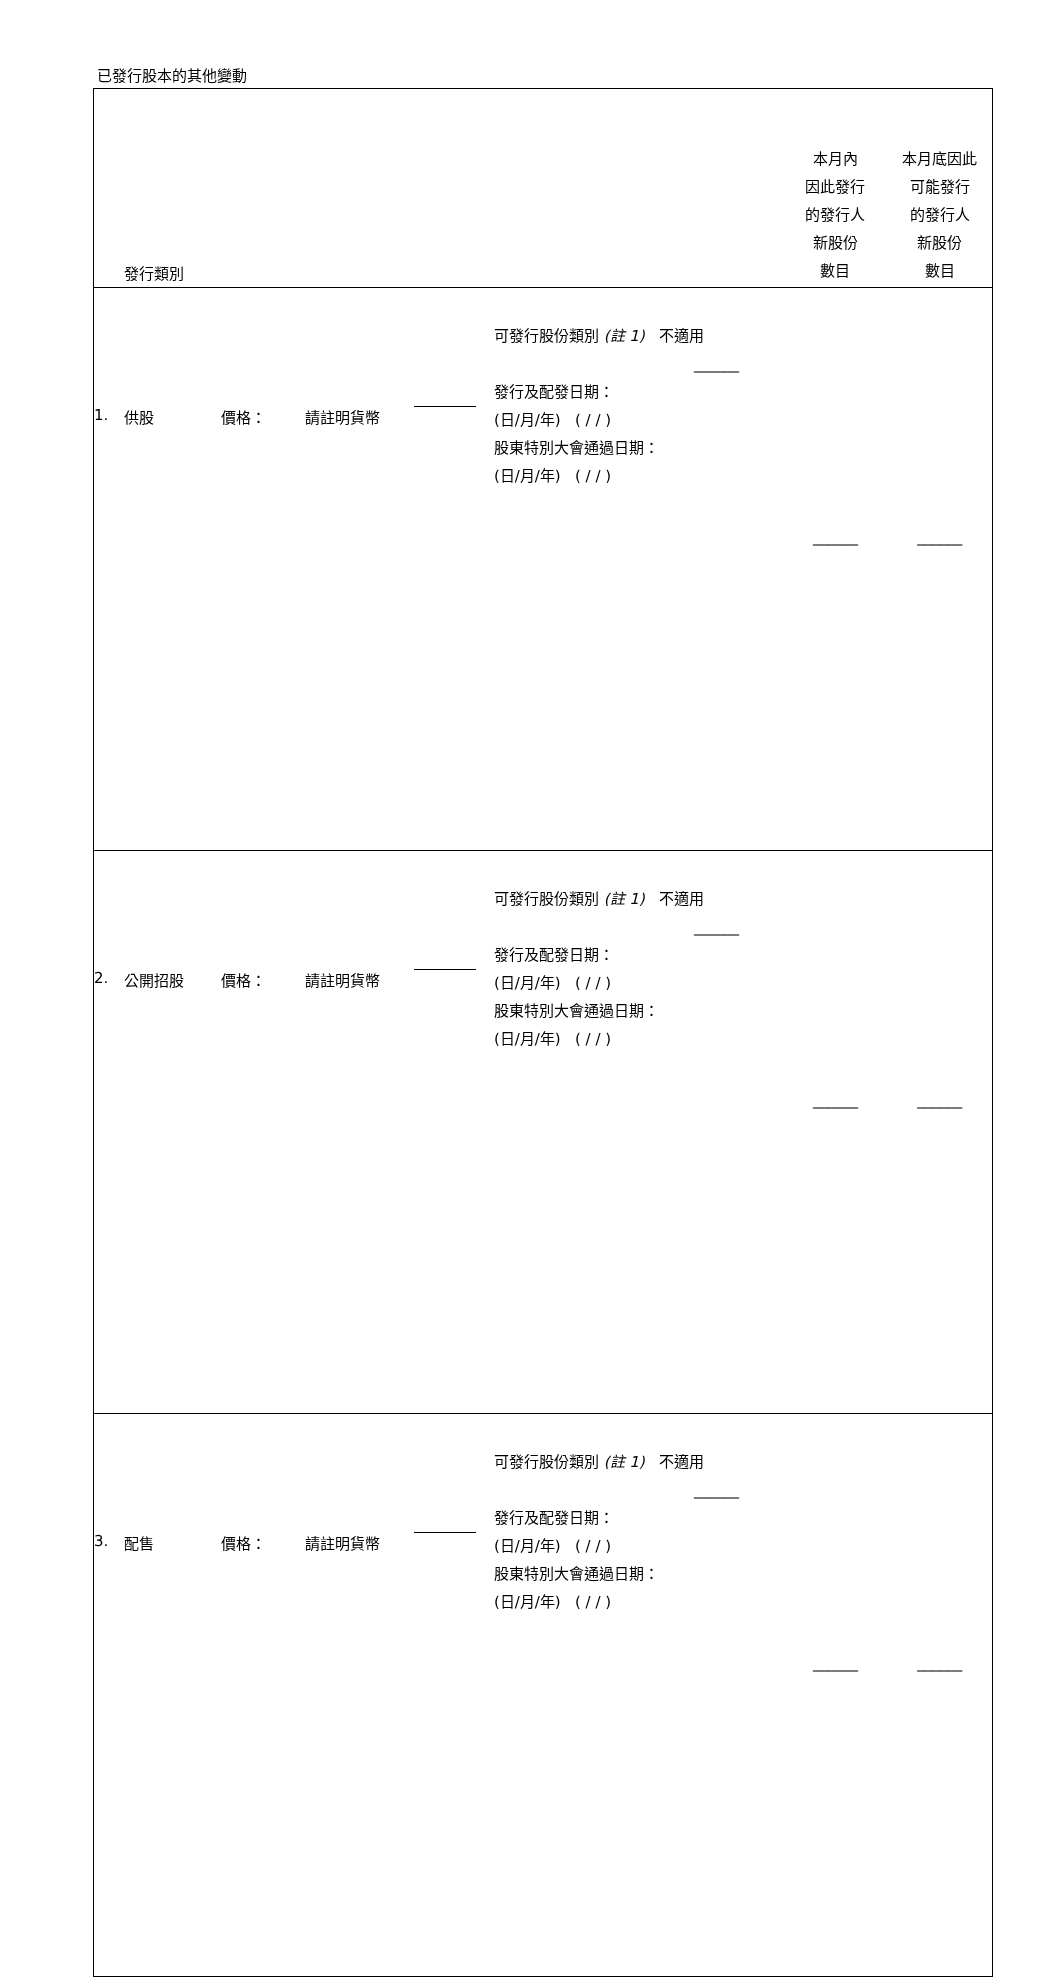已發行股本的其他變動
| 發行類別 | | | | | | 本月內 因此發行 的發行人 新股份 數目 | 本月底因此 可能發行 的發行人 新股份 數目 |
| 1. | 供股 | 價格： | 請註明貨幣 | | 可發行股份類別 (註 1) 不適用 ______ 發行及配發日期： (日/月/年) ( / / ) 股東特別大會通過日期： (日/月/年) ( / / ) | ______ | ______ |
| 2. | 公開招股 | 價格： | 請註明貨幣 | | 可發行股份類別 (註 1) 不適用 ______ 發行及配發日期： (日/月/年) ( / / ) 股東特別大會通過日期： (日/月/年) ( / / ) | ______ | ______ |
| 3. | 配售 | 價格： | 請註明貨幣 | | 可發行股份類別 (註 1) 不適用 ______ 發行及配發日期： (日/月/年) ( / / ) 股東特別大會通過日期： (日/月/年) ( / / ) | ______ | ______ |